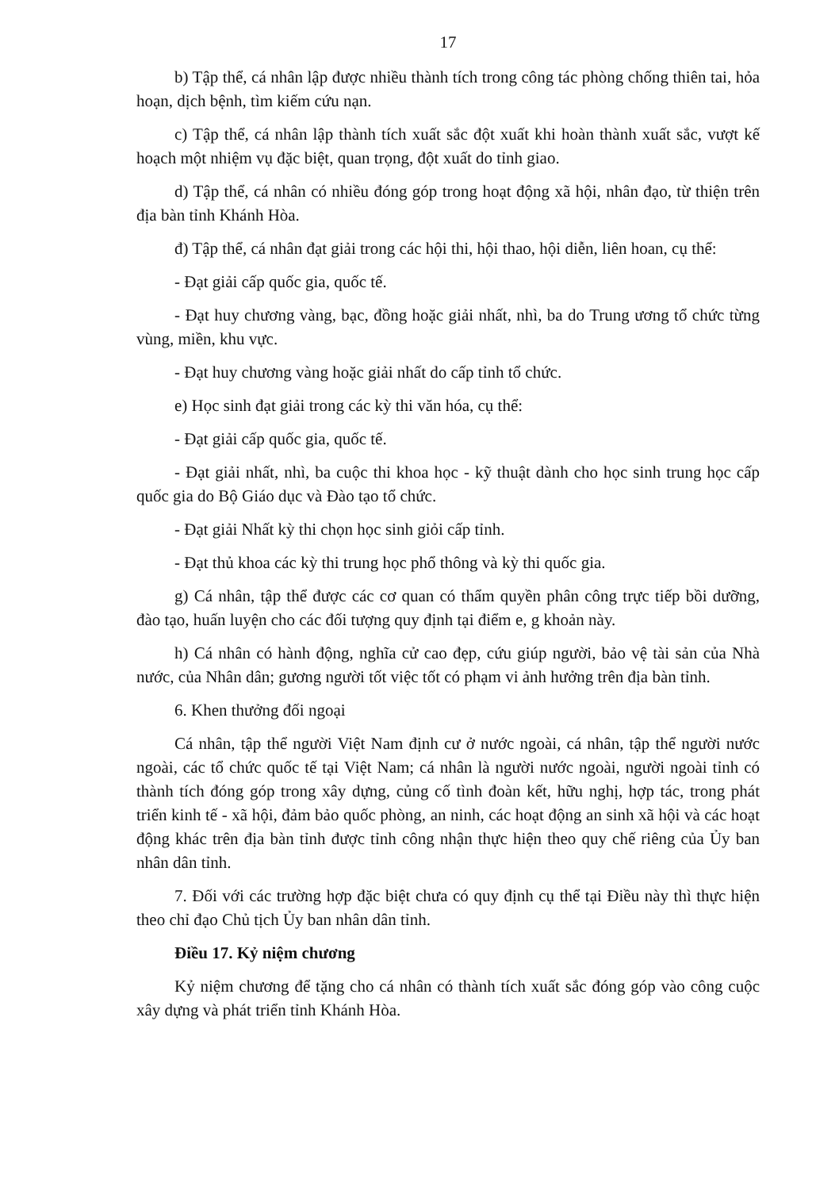17
b) Tập thể, cá nhân lập được nhiều thành tích trong công tác phòng chống thiên tai, hỏa hoạn, dịch bệnh, tìm kiếm cứu nạn.
c) Tập thể, cá nhân lập thành tích xuất sắc đột xuất khi hoàn thành xuất sắc, vượt kế hoạch một nhiệm vụ đặc biệt, quan trọng, đột xuất do tỉnh giao.
d) Tập thể, cá nhân có nhiều đóng góp trong hoạt động xã hội, nhân đạo, từ thiện trên địa bàn tỉnh Khánh Hòa.
đ) Tập thể, cá nhân đạt giải trong các hội thi, hội thao, hội diễn, liên hoan, cụ thể:
- Đạt giải cấp quốc gia, quốc tế.
- Đạt huy chương vàng, bạc, đồng hoặc giải nhất, nhì, ba do Trung ương tổ chức từng vùng, miền, khu vực.
- Đạt huy chương vàng hoặc giải nhất do cấp tỉnh tổ chức.
e) Học sinh đạt giải trong các kỳ thi văn hóa, cụ thể:
- Đạt giải cấp quốc gia, quốc tế.
- Đạt giải nhất, nhì, ba cuộc thi khoa học - kỹ thuật dành cho học sinh trung học cấp quốc gia do Bộ Giáo dục và Đào tạo tổ chức.
- Đạt giải Nhất kỳ thi chọn học sinh giỏi cấp tỉnh.
- Đạt thủ khoa các kỳ thi trung học phổ thông và kỳ thi quốc gia.
g) Cá nhân, tập thể được các cơ quan có thẩm quyền phân công trực tiếp bồi dưỡng, đào tạo, huấn luyện cho các đối tượng quy định tại điểm e, g khoản này.
h) Cá nhân có hành động, nghĩa cử cao đẹp, cứu giúp người, bảo vệ tài sản của Nhà nước, của Nhân dân; gương người tốt việc tốt có phạm vi ảnh hưởng trên địa bàn tỉnh.
6. Khen thưởng đối ngoại
Cá nhân, tập thể người Việt Nam định cư ở nước ngoài, cá nhân, tập thể người nước ngoài, các tổ chức quốc tế tại Việt Nam; cá nhân là người nước ngoài, người ngoài tỉnh có thành tích đóng góp trong xây dựng, củng cố tình đoàn kết, hữu nghị, hợp tác, trong phát triển kinh tế - xã hội, đảm bảo quốc phòng, an ninh, các hoạt động an sinh xã hội và các hoạt động khác trên địa bàn tỉnh được tỉnh công nhận thực hiện theo quy chế riêng của Ủy ban nhân dân tỉnh.
7. Đối với các trường hợp đặc biệt chưa có quy định cụ thể tại Điều này thì thực hiện theo chỉ đạo Chủ tịch Ủy ban nhân dân tỉnh.
Điều 17. Kỷ niệm chương
Kỷ niệm chương để tặng cho cá nhân có thành tích xuất sắc đóng góp vào công cuộc xây dựng và phát triển tỉnh Khánh Hòa.